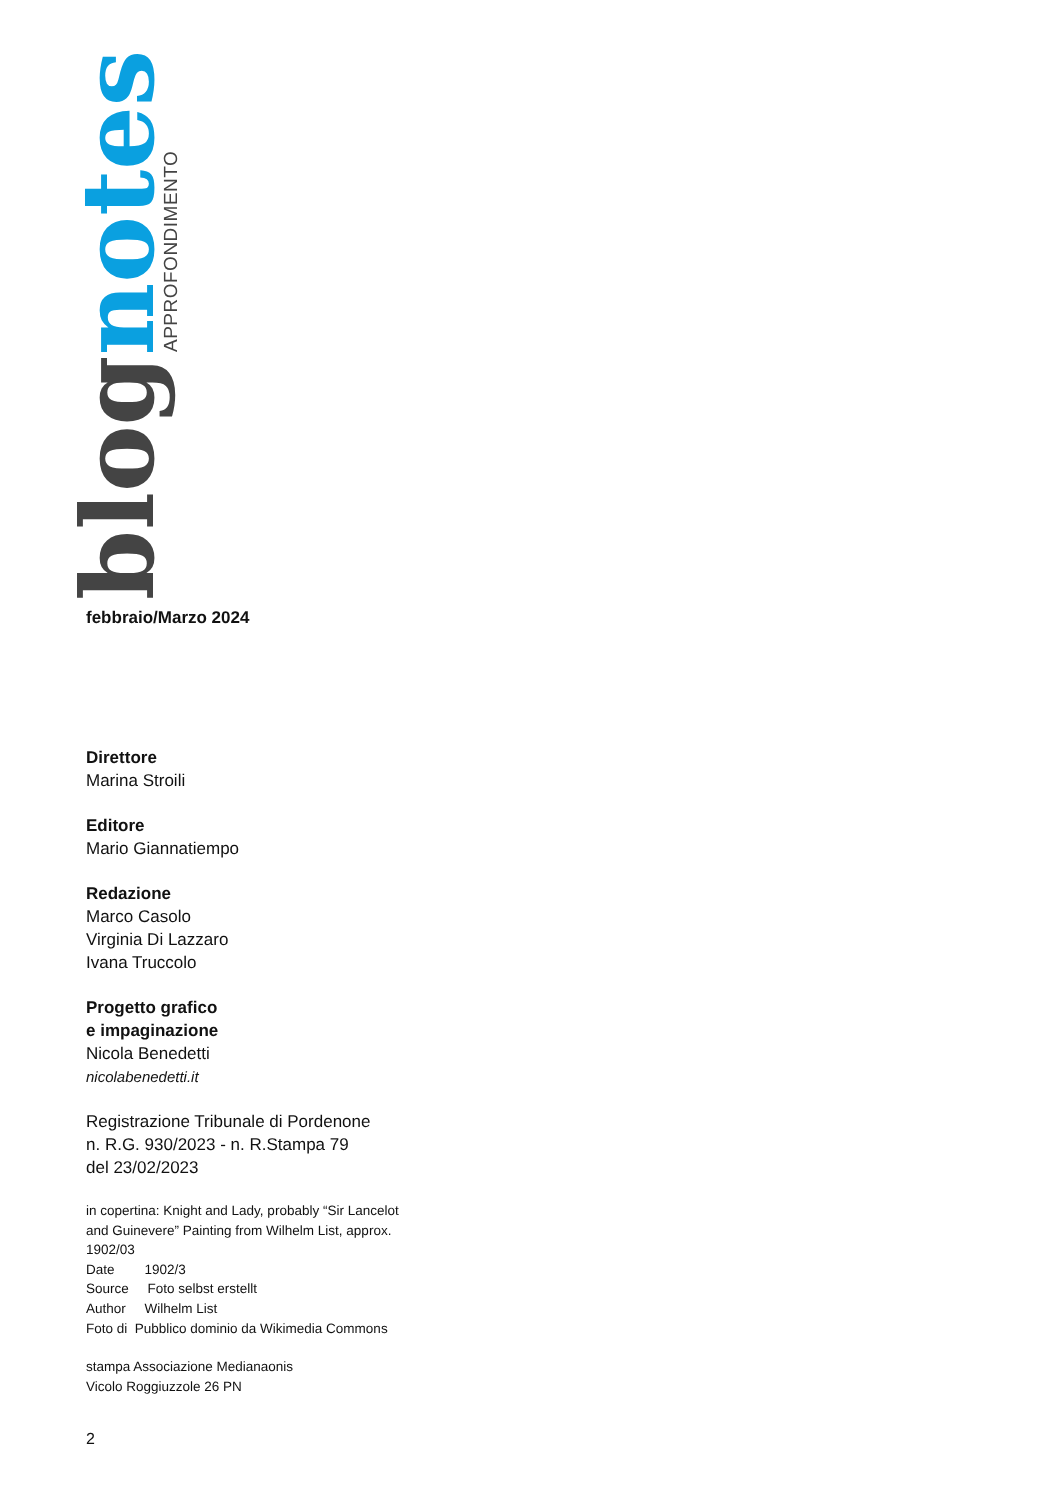blog notes
APPROFONDIMENTO
febbraio/Marzo 2024
Direttore
Marina Stroili
Editore
Mario Giannatiempo
Redazione
Marco Casolo
Virginia Di Lazzaro
Ivana Truccolo
Progetto grafico
e impaginazione
Nicola Benedetti
nicolabenedetti.it
Registrazione Tribunale di Pordenone
n. R.G. 930/2023 - n. R.Stampa 79
del 23/02/2023
in copertina: Knight and Lady, probably “Sir Lancelot
and Guinevere” Painting from Wilhelm List, approx.
1902/03
Date 1902/3
Source Foto selbst erstellt
Author Wilhelm List
Foto di Pubblico dominio da Wikimedia Commons
stampa Associazione Medianaonis
Vicolo Roggiuzzole 26 PN
2